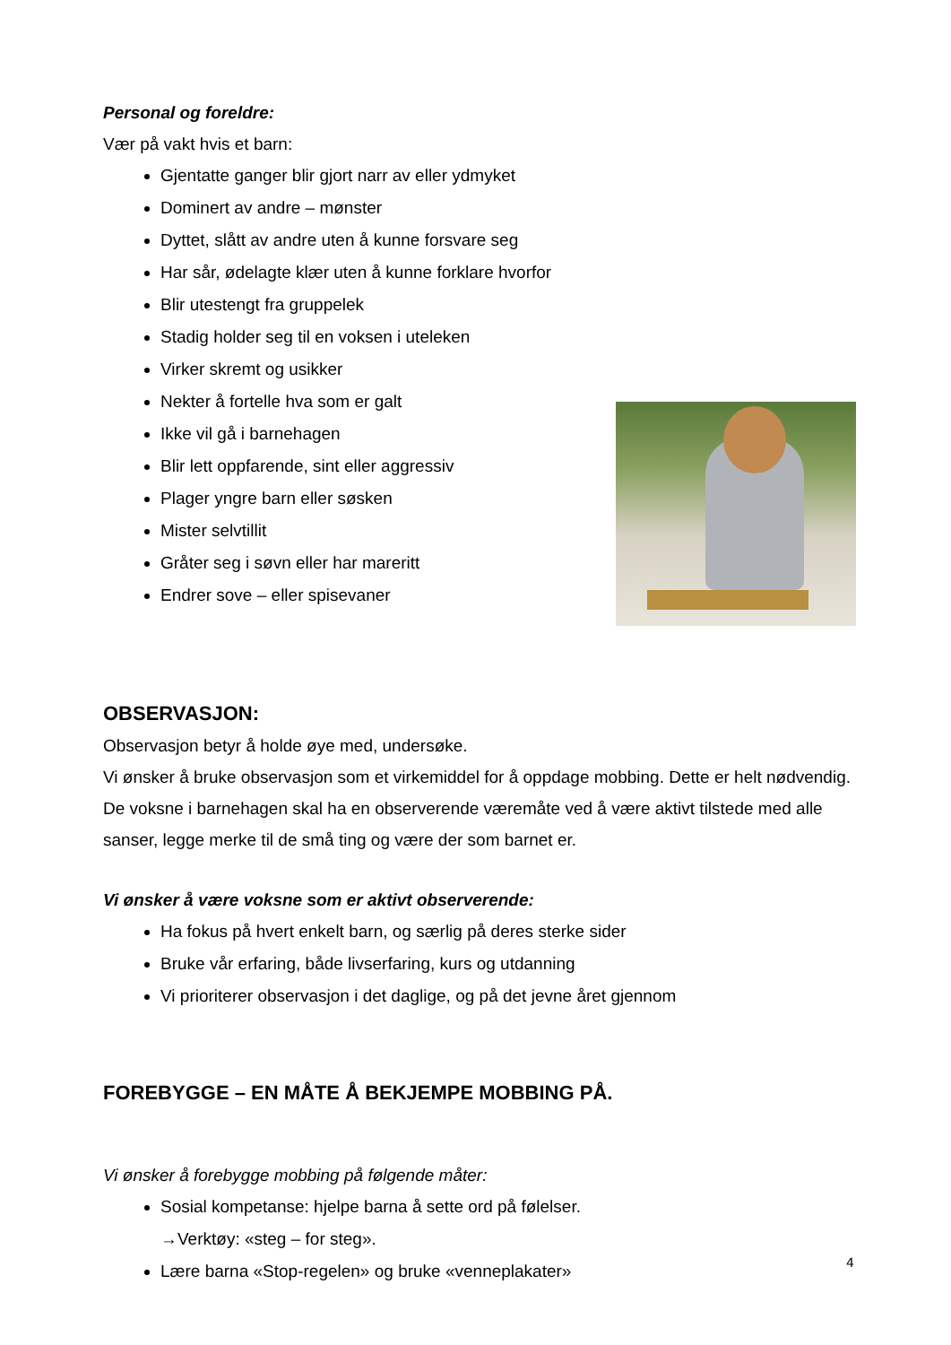Personal og foreldre:
Vær på vakt hvis et barn:
Gjentatte ganger blir gjort narr av eller ydmyket
Dominert av andre – mønster
Dyttet, slått av andre uten å kunne forsvare seg
Har sår, ødelagte klær uten å kunne forklare hvorfor
Blir utestengt fra gruppelek
Stadig holder seg til en voksen i uteleken
Virker skremt og usikker
Nekter å fortelle hva som er galt
Ikke vil gå i barnehagen
Blir lett oppfarende, sint eller aggressiv
Plager yngre barn eller søsken
Mister selvtillit
Gråter seg i søvn eller har mareritt
Endrer sove – eller spisevaner
OBSERVASJON:
Observasjon betyr å holde øye med, undersøke.
Vi ønsker å bruke observasjon som et virkemiddel for å oppdage mobbing. Dette er helt nødvendig. De voksne i barnehagen skal ha en observerende væremåte ved å være aktivt tilstede med alle sanser, legge merke til de små ting og være der som barnet er.
Vi ønsker å være voksne som er aktivt observerende:
Ha fokus på hvert enkelt barn, og særlig på deres sterke sider
Bruke vår erfaring, både livserfaring, kurs og utdanning
Vi prioriterer observasjon i det daglige, og på det jevne året gjennom
FOREBYGGE – EN MÅTE Å BEKJEMPE MOBBING PÅ.
Vi ønsker å forebygge mobbing på følgende måter:
Sosial kompetanse: hjelpe barna å sette ord på følelser.
→Verktøy: «steg – for steg».
Lære barna «Stop-regelen» og bruke «venneplakater»
4